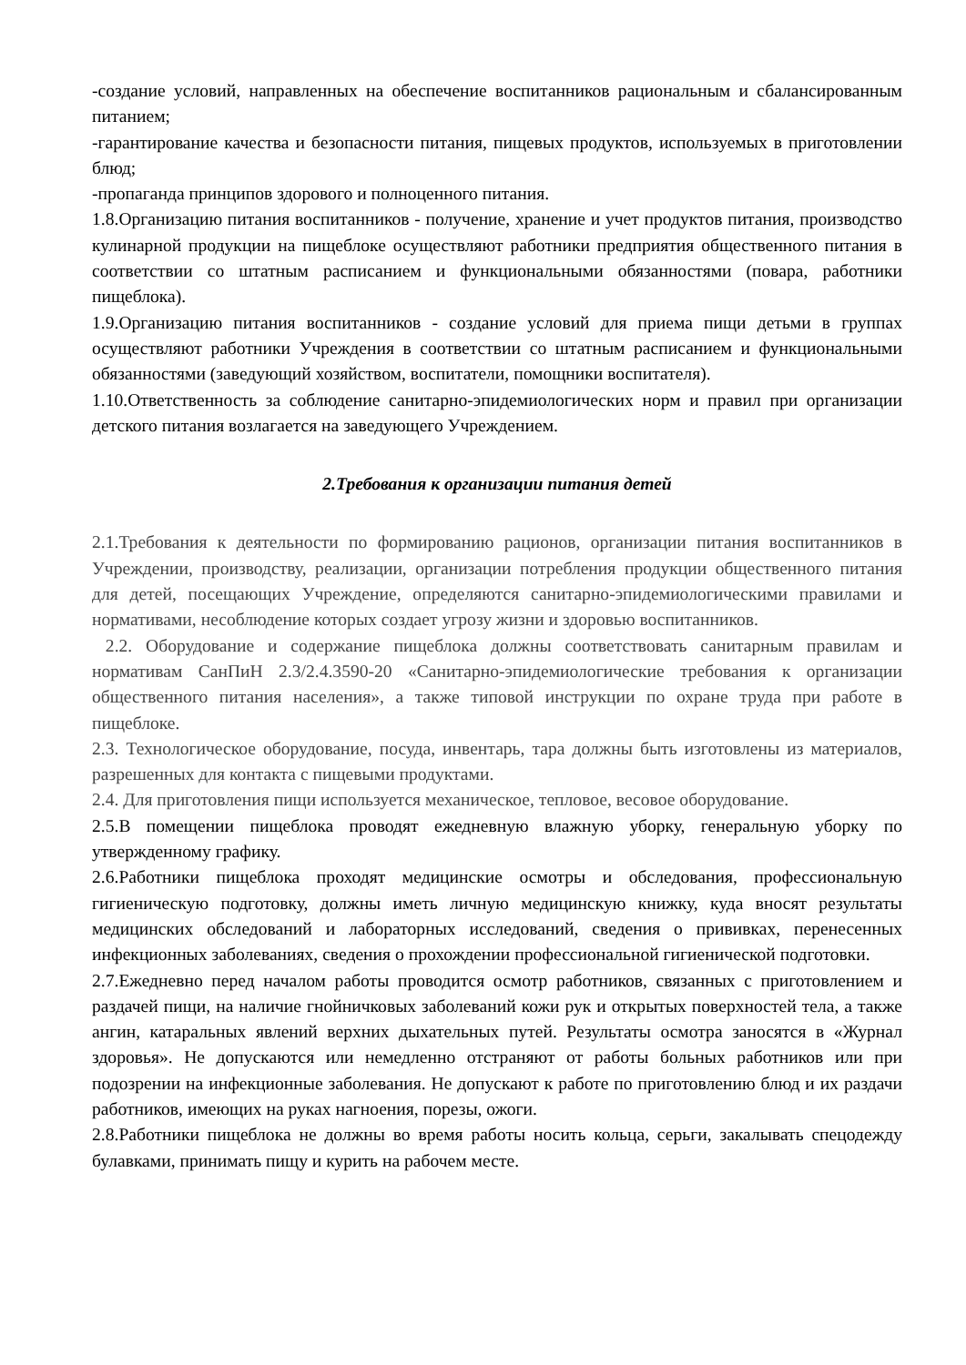-создание условий, направленных на обеспечение воспитанников рациональным и сбалансированным питанием;
-гарантирование качества и безопасности питания, пищевых продуктов, используемых в приготовлении блюд;
-пропаганда принципов здорового и полноценного питания.
1.8.Организацию питания воспитанников - получение, хранение и учет продуктов питания, производство кулинарной продукции на пищеблоке осуществляют работники предприятия общественного питания в соответствии со штатным расписанием и функциональными обязанностями (повара, работники пищеблока).
1.9.Организацию питания воспитанников - создание условий для приема пищи детьми в группах осуществляют работники Учреждения в соответствии со штатным расписанием и функциональными обязанностями (заведующий хозяйством, воспитатели, помощники воспитателя).
1.10.Ответственность за соблюдение санитарно-эпидемиологических норм и правил при организации детского питания возлагается на заведующего Учреждением.
2.Требования к организации питания детей
2.1.Требования к деятельности по формированию рационов, организации питания воспитанников в Учреждении, производству, реализации, организации потребления продукции общественного питания для детей, посещающих Учреждение, определяются санитарно-эпидемиологическими правилами и нормативами, несоблюдение которых создает угрозу жизни и здоровью воспитанников.
2.2. Оборудование и содержание пищеблока должны соответствовать санитарным правилам и нормативам СанПиН 2.3/2.4.3590-20 «Санитарно-эпидемиологические требования к организации общественного питания населения», а также типовой инструкции по охране труда при работе в пищеблоке.
2.3. Технологическое оборудование, посуда, инвентарь, тара должны быть изготовлены из материалов, разрешенных для контакта с пищевыми продуктами.
2.4. Для приготовления пищи используется механическое, тепловое, весовое оборудование.
2.5.В помещении пищеблока проводят ежедневную влажную уборку, генеральную уборку по утвержденному графику.
2.6.Работники пищеблока проходят медицинские осмотры и обследования, профессиональную гигиеническую подготовку, должны иметь личную медицинскую книжку, куда вносят результаты медицинских обследований и лабораторных исследований, сведения о прививках, перенесенных инфекционных заболеваниях, сведения о прохождении профессиональной гигиенической подготовки.
2.7.Ежедневно перед началом работы проводится осмотр работников, связанных с приготовлением и раздачей пищи, на наличие гнойничковых заболеваний кожи рук и открытых поверхностей тела, а также ангин, катаральных явлений верхних дыхательных путей. Результаты осмотра заносятся в «Журнал здоровья». Не допускаются или немедленно отстраняют от работы больных работников или при подозрении на инфекционные заболевания. Не допускают к работе по приготовлению блюд и их раздачи работников, имеющих на руках нагноения, порезы, ожоги.
2.8.Работники пищеблока не должны во время работы носить кольца, серьги, закалывать спецодежду булавками, принимать пищу и курить на рабочем месте.